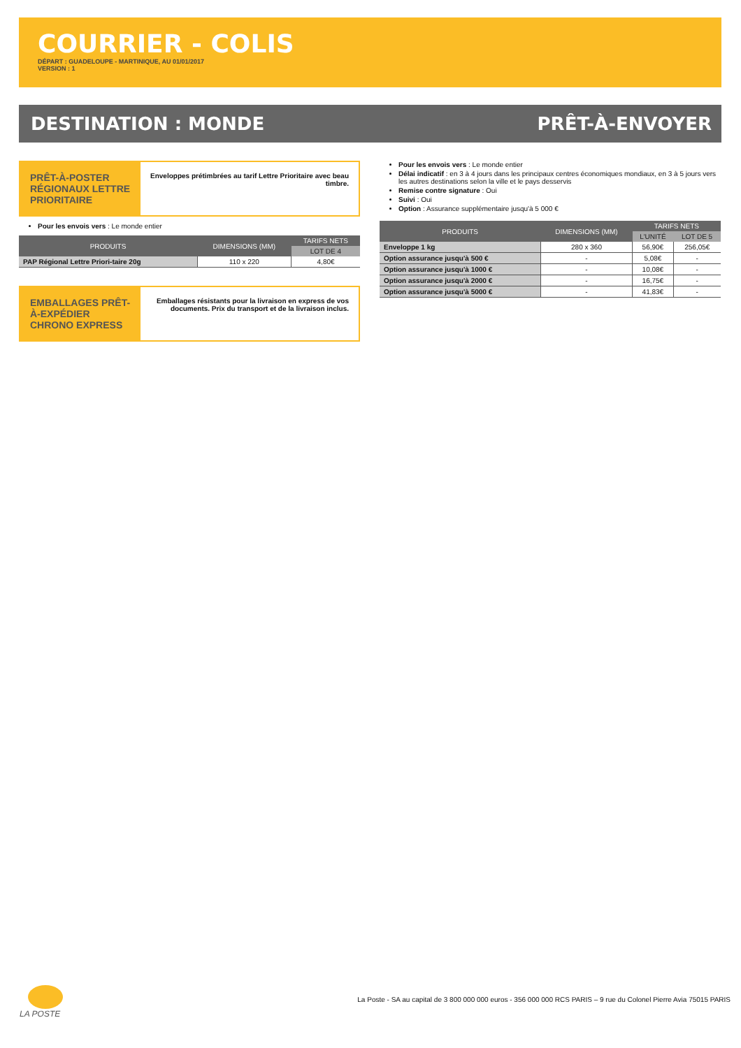COURRIER - COLIS
DÉPART : GUADELOUPE - MARTINIQUE, AU 01/01/2017
VERSION : 1
DESTINATION : MONDE PRÊT-À-ENVOYER
PRÊT-À-POSTER RÉGIONAUX LETTRE PRIORITAIRE
Enveloppes prétimbrées au tarif Lettre Prioritaire avec beau timbre.
Pour les envois vers : Le monde entier
| PRODUITS | DIMENSIONS (MM) | TARIFS NETS |
| --- | --- | --- |
| | | LOT DE 4 |
| PAP Régional Lettre Priori-taire 20g | 110 x 220 | 4,80€ |
EMBALLAGES PRÊT-À-EXPÉDIER CHRONO EXPRESS
Emballages résistants pour la livraison en express de vos documents. Prix du transport et de la livraison inclus.
Pour les envois vers : Le monde entier
Délai indicatif : en 3 à 4 jours dans les principaux centres économiques mondiaux, en 3 à 5 jours vers les autres destinations selon la ville et le pays desservis
Remise contre signature : Oui
Suivi : Oui
Option : Assurance supplémentaire jusqu'à 5 000 €
| PRODUITS | DIMENSIONS (MM) | TARIFS NETS | |
| --- | --- | --- | --- |
| | | L'UNITÉ | LOT DE 5 |
| Enveloppe 1 kg | 280 x 360 | 56,90€ | 256,05€ |
| Option assurance jusqu'à 500 € | - | 5,08€ | - |
| Option assurance jusqu'à 1000 € | - | 10,08€ | - |
| Option assurance jusqu'à 2000 € | - | 16,75€ | - |
| Option assurance jusqu'à 5000 € | - | 41,83€ | - |
LA POSTE
La Poste - SA au capital de 3 800 000 000 euros - 356 000 000 RCS PARIS – 9 rue du Colonel Pierre Avia 75015 PARIS